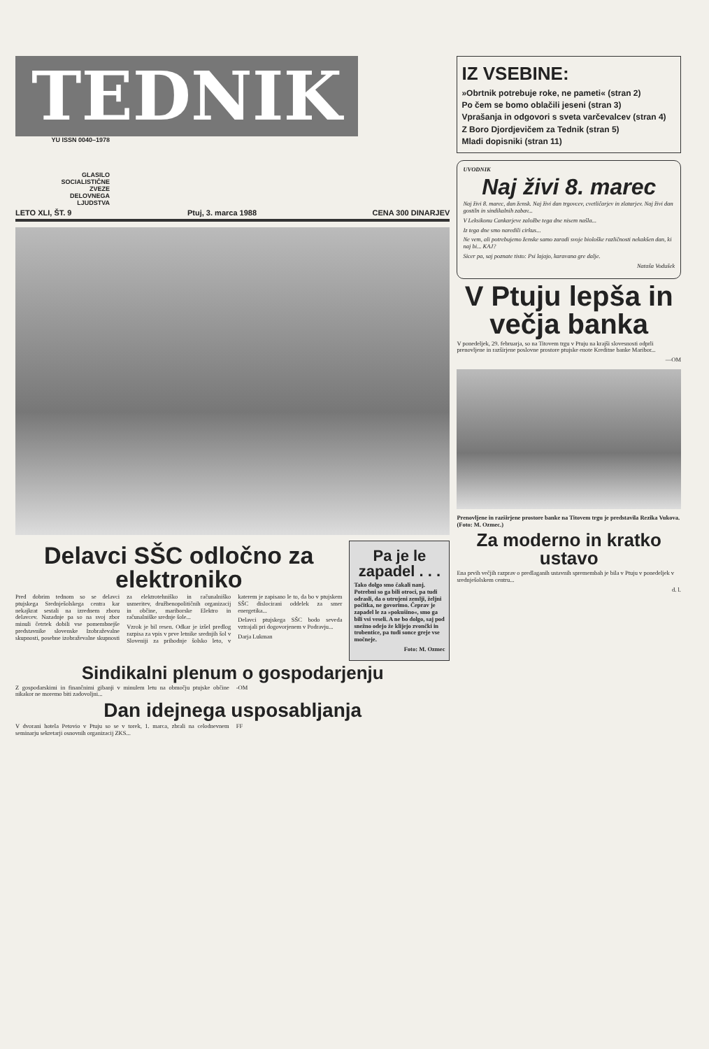TEDNIK
YU ISSN 0040–1978
GLASILO
SOCIALISTIČNE
ZVEZE
DELOVNEGA
LJUDSTVA
LETO XLI, ŠT. 9 Ptuj, 3. marca 1988 CENA 300 DINARJEV
Delavci SŠC odločno za elektroniko
Pred dobrim tednom so se delavci ptujskega Srednješolskega centra kar nekajkrat sestali na izrednem zboru delavcev. Nazadnje pa so na svoj zbor minuli četrtek dobili vse pomembnejše predstavnike slovenske Izobraževalne skupnosti, posebne izobraževalne skupnosti za elektrotehniško in računalniško usmeritev, družbenopolitičnih organizacij in občine, mariborske Elektro in računalniške srednje šole...
Vzrok je bil resen. Odkar je izšel predlog razpisa za vpis v prve letnike srednjih šol v Sloveniji za prihodnje šolsko leto, v katerem je zapisano le to, da bo v ptujskem SŠC dislocirani oddelek za smer energetika...
Delavci ptujskega SŠC bodo seveda vztrajali pri dogovorjenem v Podravju...
Darja Lukman
Pa je le zapadel . . .
Tako dolgo smo čakali nanj. Potrebni so ga bili otroci, pa tudi odrasli, da o utrujeni zemlji, željni počitka, ne govorimo. Čeprav je zapadel le za »pokušino«, smo ga bili vsi veseli. A ne bo dolgo, saj pod snežno odejo že klijejo zvončki in trobentice, pa tudi sonce greje vse močneje.
Foto: M. Ozmec
Sindikalni plenum o gospodarjenju
Z gospodarskimi in finančnimi gibanji v minulem letu na območju ptujske občine nikakor ne moremo biti zadovoljni...
-OM
Dan idejnega usposabljanja
V dvorani hotela Petovio v Ptuju so se v torek, 1. marca, zbrali na celodnevnem seminarju sekretarji osnovnih organizacij ZKS...
FF
IZ VSEBINE:
»Obrtnik potrebuje roke, ne pameti« (stran 2)
Po čem se bomo oblačili jeseni (stran 3)
Vprašanja in odgovori s sveta varčevalcev (stran 4)
Z Boro Djordjevičem za Tednik (stran 5)
Mladi dopisniki (stran 11)
UVODNIK
Naj živi 8. marec
Naj živi 8. marec, dan žensk. Naj živi dan trgovcev, cvetličarjev in zlatarjev. Naj živi dan gostiln in sindikalnih zabav...
V Leksikonu Cankarjeve založbe tega dne nisem našla...
Iz tega dne smo naredili cirkus...
Ne vem, ali potrebujemo ženske samo zaradi svoje biološke različnosti nekakšen dan, ki naj bi... KAJ?
Sicer pa, saj poznate tisto: Psi lajajo, karavana gre dalje.
Nataša Vodušek
V Ptuju lepša in večja banka
V ponedeljek, 29. februarja, so na Titovem trgu v Ptuju na krajši slovesnosti odprli prenovljene in razširjene poslovne prostore ptujske enote Kreditne banke Maribor...
—OM
Prenovljene in razširjene prostore banke na Titovem trgu je predstavila Rezika Vukova. (Foto: M. Ozmec.)
Za moderno in kratko ustavo
Ena prvih večjih razprav o predlaganih ustavnih spremembah je bila v Ptuju v ponedeljek v srednješolskem centru...
d. l.